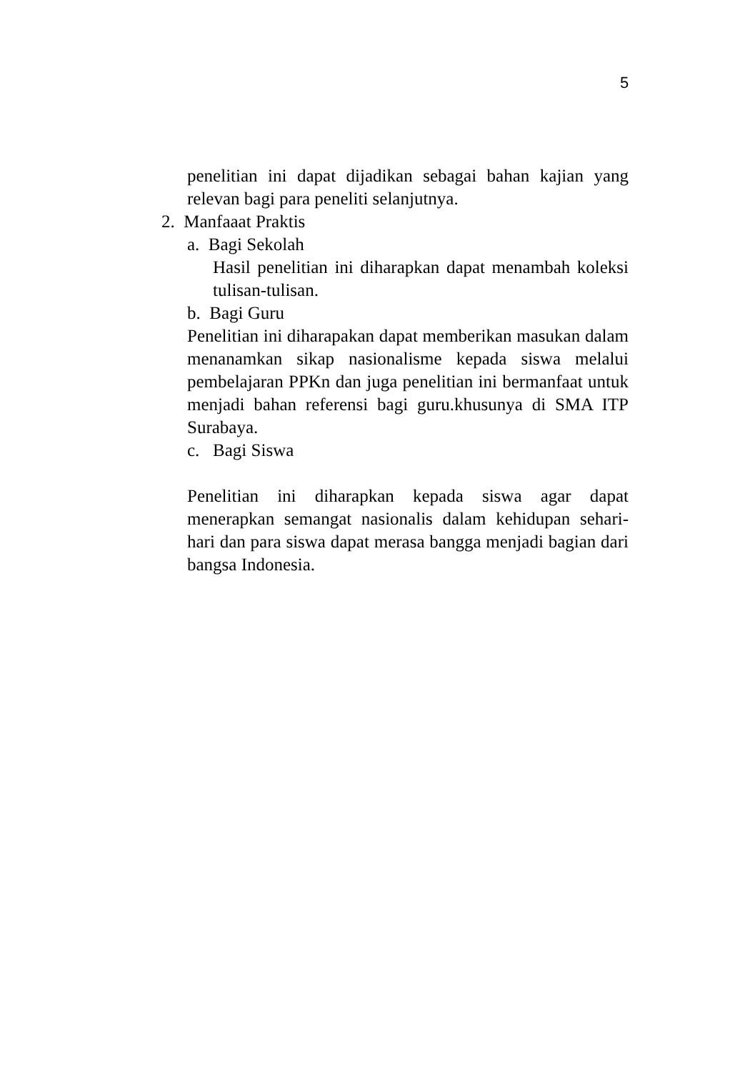5
penelitian ini dapat dijadikan sebagai bahan kajian yang relevan bagi para peneliti selanjutnya.
2. Manfaaat Praktis
a. Bagi Sekolah
Hasil penelitian ini diharapkan dapat menambah koleksi tulisan-tulisan.
b. Bagi Guru
Penelitian ini diharapakan dapat memberikan masukan dalam menanamkan sikap nasionalisme kepada siswa melalui pembelajaran PPKn dan juga penelitian ini bermanfaat untuk menjadi bahan referensi bagi guru.khusunya di SMA ITP Surabaya.
c. Bagi Siswa
Penelitian ini diharapkan kepada siswa agar dapat menerapkan semangat nasionalis dalam kehidupan sehari-hari dan para siswa dapat merasa bangga menjadi bagian dari bangsa Indonesia.